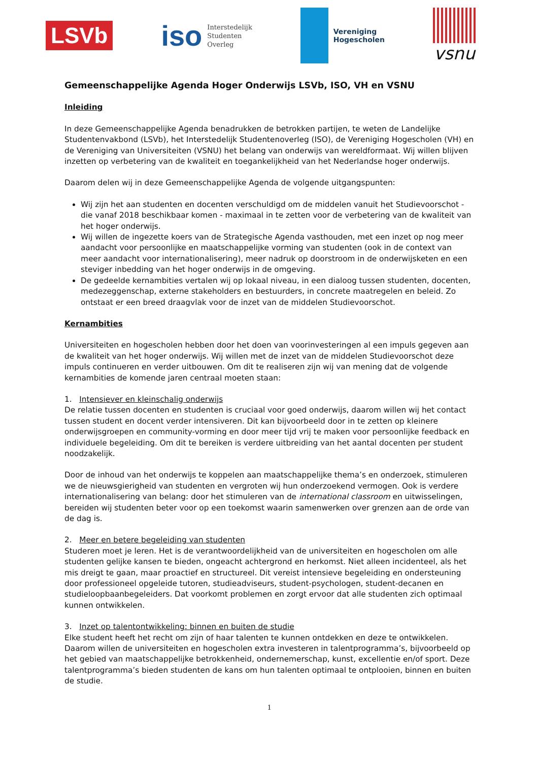LSVb
iso Interstedelijk
Studenten
Overleg
Vereniging
Hogescholen
vsnu
Gemeenschappelijke Agenda Hoger Onderwijs LSVb, ISO, VH en VSNU
Inleiding
In deze Gemeenschappelijke Agenda benadrukken de betrokken partijen, te weten de Landelijke Studentenvakbond (LSVb), het Interstedelijk Studentenoverleg (ISO), de Vereniging Hogescholen (VH) en de Vereniging van Universiteiten (VSNU) het belang van onderwijs van wereldformaat. Wij willen blijven inzetten op verbetering van de kwaliteit en toegankelijkheid van het Nederlandse hoger onderwijs.
Daarom delen wij in deze Gemeenschappelijke Agenda de volgende uitgangspunten:
Wij zijn het aan studenten en docenten verschuldigd om de middelen vanuit het Studievoorschot - die vanaf 2018 beschikbaar komen - maximaal in te zetten voor de verbetering van de kwaliteit van het hoger onderwijs.
Wij willen de ingezette koers van de Strategische Agenda vasthouden, met een inzet op nog meer aandacht voor persoonlijke en maatschappelijke vorming van studenten (ook in de context van meer aandacht voor internationalisering), meer nadruk op doorstroom in de onderwijsketen en een steviger inbedding van het hoger onderwijs in de omgeving.
De gedeelde kernambities vertalen wij op lokaal niveau, in een dialoog tussen studenten, docenten, medezeggenschap, externe stakeholders en bestuurders, in concrete maatregelen en beleid. Zo ontstaat er een breed draagvlak voor de inzet van de middelen Studievoorschot.
Kernambities
Universiteiten en hogescholen hebben door het doen van voorinvesteringen al een impuls gegeven aan de kwaliteit van het hoger onderwijs. Wij willen met de inzet van de middelen Studievoorschot deze impuls continueren en verder uitbouwen. Om dit te realiseren zijn wij van mening dat de volgende kernambities de komende jaren centraal moeten staan:
1. Intensiever en kleinschalig onderwijs
De relatie tussen docenten en studenten is cruciaal voor goed onderwijs, daarom willen wij het contact tussen student en docent verder intensiveren. Dit kan bijvoorbeeld door in te zetten op kleinere onderwijsgroepen en community-vorming en door meer tijd vrij te maken voor persoonlijke feedback en individuele begeleiding. Om dit te bereiken is verdere uitbreiding van het aantal docenten per student noodzakelijk.
Door de inhoud van het onderwijs te koppelen aan maatschappelijke thema’s en onderzoek, stimuleren we de nieuwsgierigheid van studenten en vergroten wij hun onderzoekend vermogen. Ook is verdere internationalisering van belang: door het stimuleren van de international classroom en uitwisselingen, bereiden wij studenten beter voor op een toekomst waarin samenwerken over grenzen aan de orde van de dag is.
2. Meer en betere begeleiding van studenten
Studeren moet je leren. Het is de verantwoordelijkheid van de universiteiten en hogescholen om alle studenten gelijke kansen te bieden, ongeacht achtergrond en herkomst. Niet alleen incidenteel, als het mis dreigt te gaan, maar proactief en structureel. Dit vereist intensieve begeleiding en ondersteuning door professioneel opgeleide tutoren, studieadviseurs, student-psychologen, student-decanen en studieloopbaanbegeleiders. Dat voorkomt problemen en zorgt ervoor dat alle studenten zich optimaal kunnen ontwikkelen.
3. Inzet op talentontwikkeling: binnen en buiten de studie
Elke student heeft het recht om zijn of haar talenten te kunnen ontdekken en deze te ontwikkelen. Daarom willen de universiteiten en hogescholen extra investeren in talentprogramma’s, bijvoorbeeld op het gebied van maatschappelijke betrokkenheid, ondernemerschap, kunst, excellentie en/of sport. Deze talentprogramma’s bieden studenten de kans om hun talenten optimaal te ontplooien, binnen en buiten de studie.
1